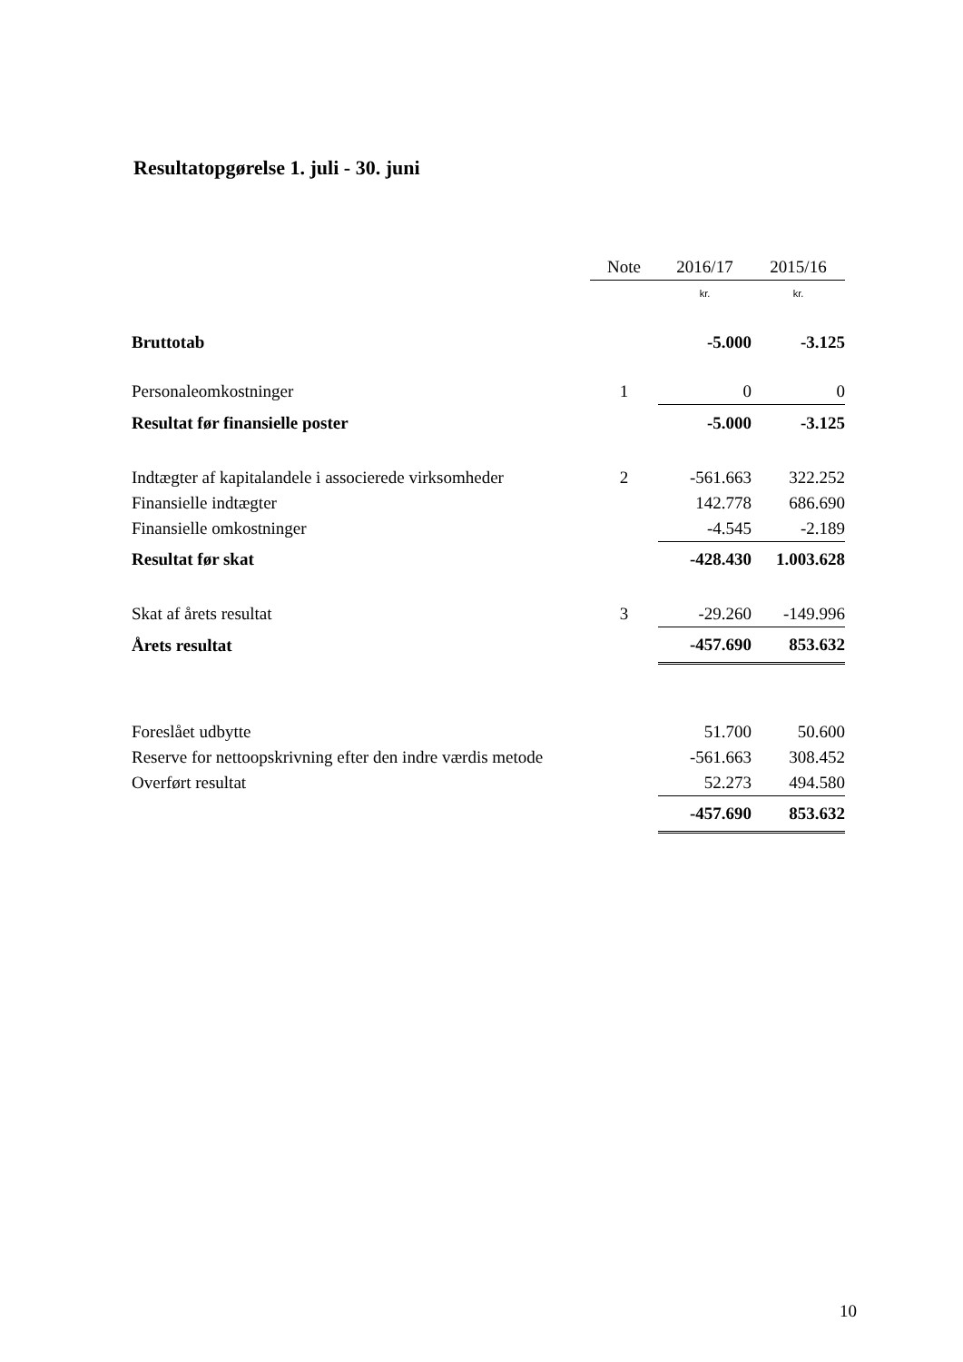Resultatopgørelse 1. juli - 30. juni
| | Note | | 2016/17 | | 2015/16 |
| --- | --- | --- | --- | --- | --- |
| | | | kr. | | kr. |
| Bruttotab | | | -5.000 | | -3.125 |
| Personaleomkostninger | 1 | | 0 | | 0 |
| Resultat før finansielle poster | | | -5.000 | | -3.125 |
| Indtægter af kapitalandele i associerede virksomheder | 2 | | -561.663 | | 322.252 |
| Finansielle indtægter | | | 142.778 | | 686.690 |
| Finansielle omkostninger | | | -4.545 | | -2.189 |
| Resultat før skat | | | -428.430 | | 1.003.628 |
| Skat af årets resultat | 3 | | -29.260 | | -149.996 |
| Årets resultat | | | -457.690 | | 853.632 |
| Foreslået udbytte | | | 51.700 | | 50.600 |
| Reserve for nettoopskrivning efter den indre værdis metode | | | -561.663 | | 308.452 |
| Overført resultat | | | 52.273 | | 494.580 |
| | | | -457.690 | | 853.632 |
10